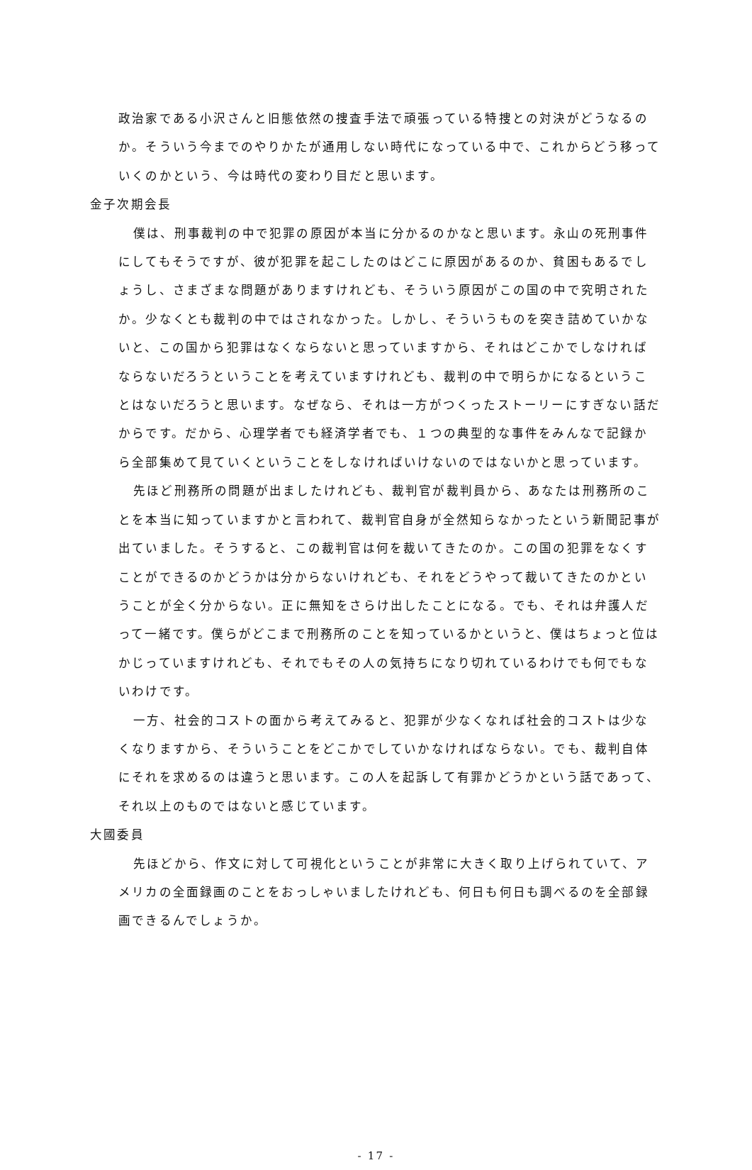政治家である小沢さんと旧態依然の捜査手法で頑張っている特捜との対決がどうなるのか。そういう今までのやりかたが通用しない時代になっている中で、これからどう移っていくのかという、今は時代の変わり目だと思います。
金子次期会長
僕は、刑事裁判の中で犯罪の原因が本当に分かるのかなと思います。永山の死刑事件にしてもそうですが、彼が犯罪を起こしたのはどこに原因があるのか、貧困もあるでしょうし、さまざまな問題がありますけれども、そういう原因がこの国の中で究明されたか。少なくとも裁判の中ではされなかった。しかし、そういうものを突き詰めていかないと、この国から犯罪はなくならないと思っていますから、それはどこかでしなければならないだろうということを考えていますけれども、裁判の中で明らかになるということはないだろうと思います。なぜなら、それは一方がつくったストーリーにすぎない話だからです。だから、心理学者でも経済学者でも、１つの典型的な事件をみんなで記録から全部集めて見ていくということをしなければいけないのではないかと思っています。
先ほど刑務所の問題が出ましたけれども、裁判官が裁判員から、あなたは刑務所のことを本当に知っていますかと言われて、裁判官自身が全然知らなかったという新聞記事が出ていました。そうすると、この裁判官は何を裁いてきたのか。この国の犯罪をなくすことができるのかどうかは分からないけれども、それをどうやって裁いてきたのかということが全く分からない。正に無知をさらけ出したことになる。でも、それは弁護人だって一緒です。僕らがどこまで刑務所のことを知っているかというと、僕はちょっと位はかじっていますけれども、それでもその人の気持ちになり切れているわけでも何でもないわけです。
一方、社会的コストの面から考えてみると、犯罪が少なくなれば社会的コストは少なくなりますから、そういうことをどこかでしていかなければならない。でも、裁判自体にそれを求めるのは違うと思います。この人を起訴して有罪かどうかという話であって、それ以上のものではないと感じています。
大國委員
先ほどから、作文に対して可視化ということが非常に大きく取り上げられていて、アメリカの全面録画のことをおっしゃいましたけれども、何日も何日も調べるのを全部録画できるんでしょうか。
- 17 -